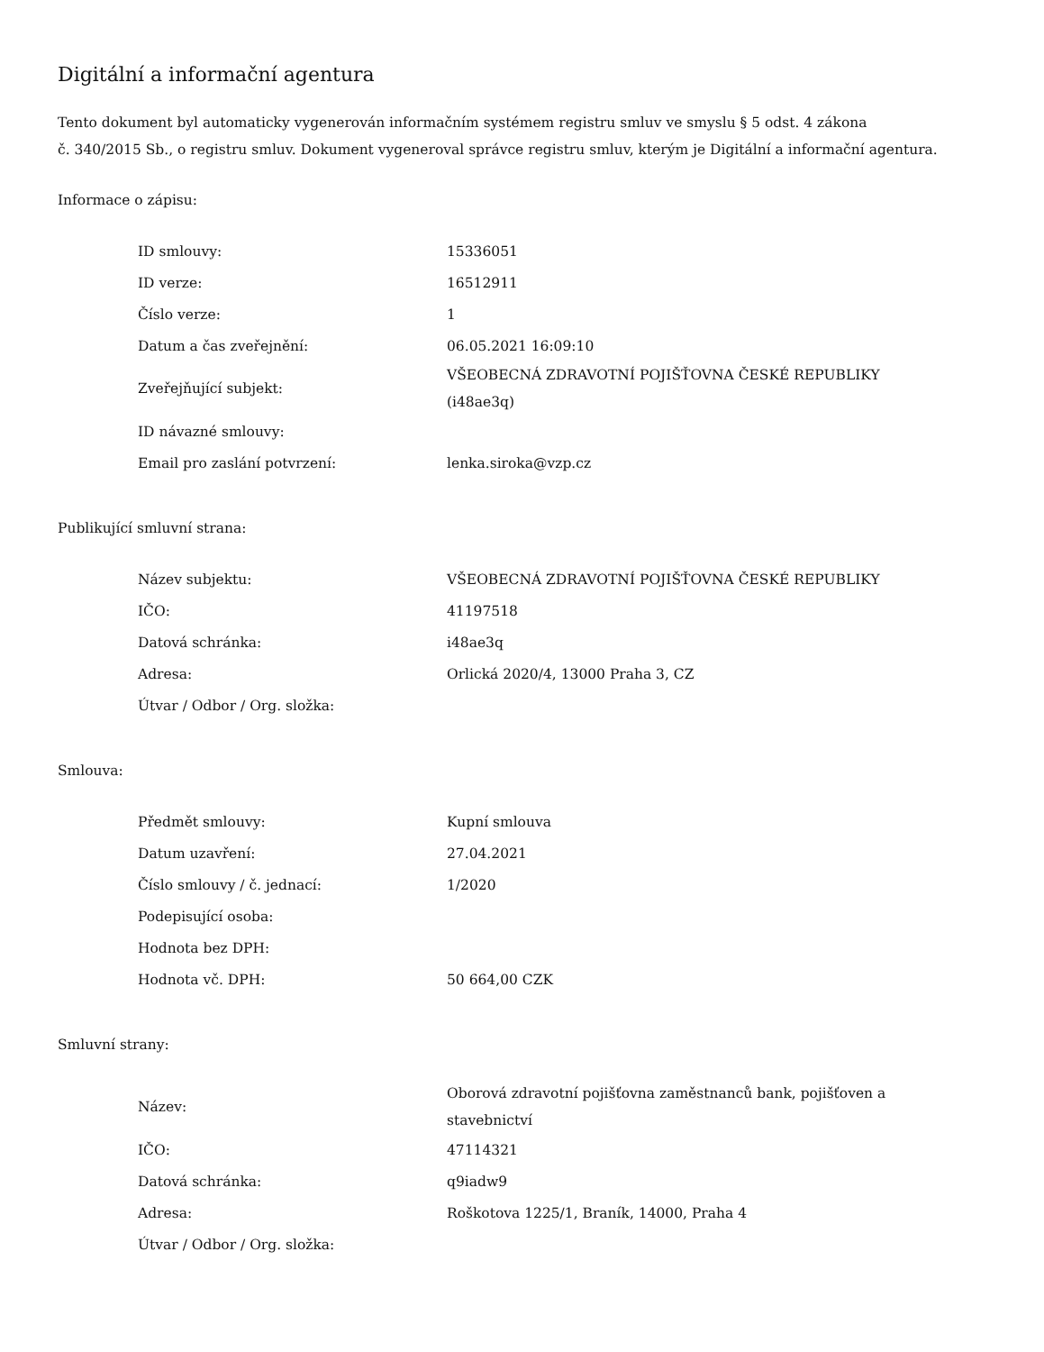Digitální a informační agentura
Tento dokument byl automaticky vygenerován informačním systémem registru smluv ve smyslu § 5 odst. 4 zákona
č. 340/2015 Sb., o registru smluv. Dokument vygeneroval správce registru smluv, kterým je Digitální a informační agentura.
Informace o zápisu:
| ID smlouvy: | 15336051 |
| ID verze: | 16512911 |
| Číslo verze: | 1 |
| Datum a čas zveřejnění: | 06.05.2021 16:09:10 |
| Zveřejňující subjekt: | VŠEOBECNÁ ZDRAVOTNÍ POJIŠŤOVNA ČESKÉ REPUBLIKY (i48ae3q) |
| ID návazné smlouvy: | |
| Email pro zaslání potvrzení: | lenka.siroka@vzp.cz |
Publikující smluvní strana:
| Název subjektu: | VŠEOBECNÁ ZDRAVOTNÍ POJIŠŤOVNA ČESKÉ REPUBLIKY |
| IČO: | 41197518 |
| Datová schránka: | i48ae3q |
| Adresa: | Orlická 2020/4, 13000 Praha 3, CZ |
| Útvar / Odbor / Org. složka: | |
Smlouva:
| Předmět smlouvy: | Kupní smlouva |
| Datum uzavření: | 27.04.2021 |
| Číslo smlouvy / č. jednací: | 1/2020 |
| Podepisující osoba: | |
| Hodnota bez DPH: | |
| Hodnota vč. DPH: | 50 664,00 CZK |
Smluvní strany:
| Název: | Oborová zdravotní pojišťovna zaměstnanců bank, pojišťoven a stavebnictví |
| IČO: | 47114321 |
| Datová schránka: | q9iadw9 |
| Adresa: | Roškotova 1225/1, Braník, 14000, Praha 4 |
| Útvar / Odbor / Org. složka: | |